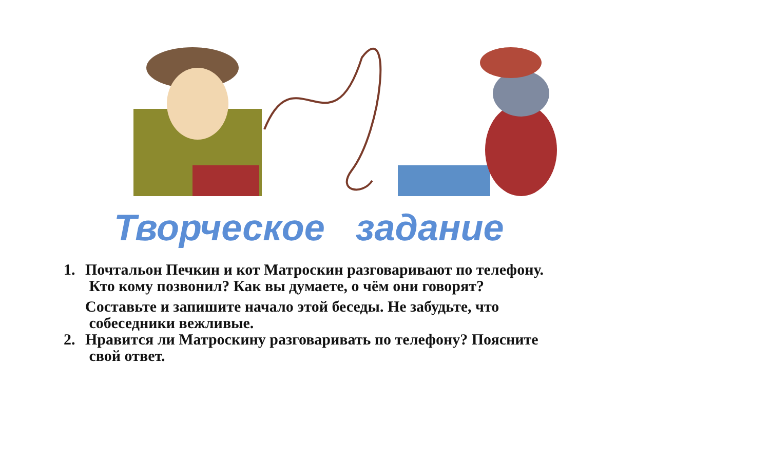Творческое задание
1. Почтальон Печкин и кот Матроскин разговаривают по телефону.
Кто кому позвонил? Как вы думаете, о чём они говорят?
Составьте и запишите начало этой беседы. Не забудьте, что
собеседники вежливые.
2. Нравится ли Матроскину разговаривать по телефону? Поясните
свой ответ.